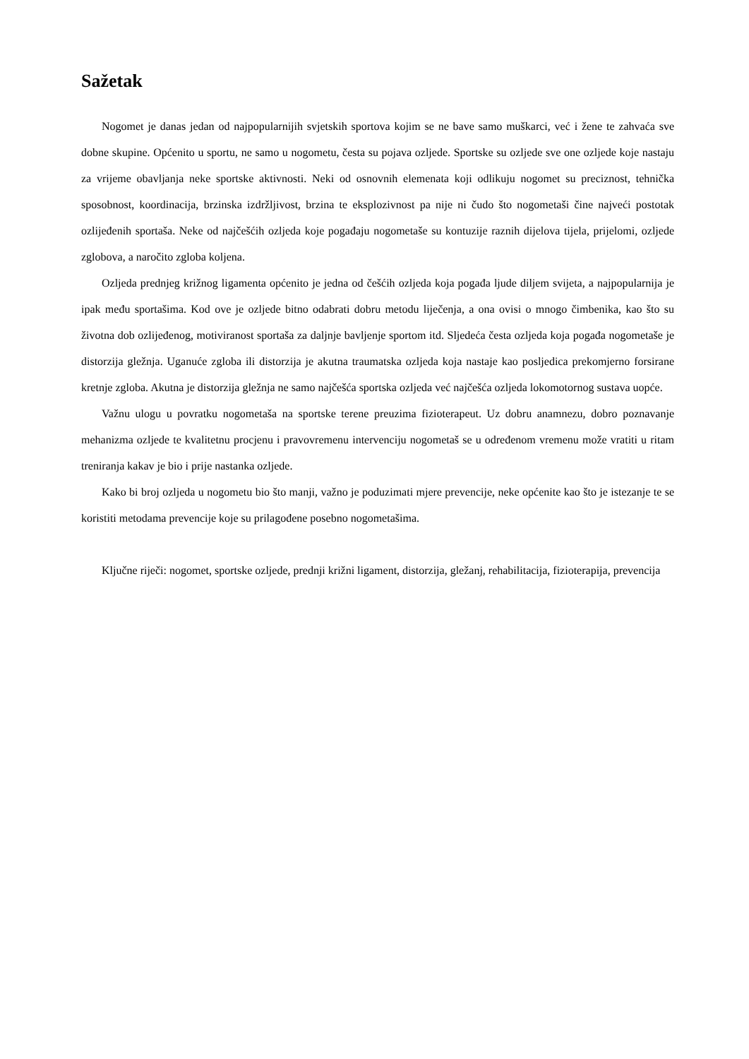Sažetak
Nogomet je danas jedan od najpopularnijih svjetskih sportova kojim se ne bave samo muškarci, već i žene te zahvaća sve dobne skupine. Općenito u sportu, ne samo u nogometu, česta su pojava ozljede. Sportske su ozljede sve one ozljede koje nastaju za vrijeme obavljanja neke sportske aktivnosti. Neki od osnovnih elemenata koji odlikuju nogomet su preciznost, tehnička sposobnost, koordinacija, brzinska izdržljivost, brzina te eksplozivnost pa nije ni čudo što nogometaši čine najveći postotak ozlijeđenih sportaša. Neke od najčešćih ozljeda koje pogađaju nogometaše su kontuzije raznih dijelova tijela, prijelomi, ozljede zglobova, a naročito zgloba koljena.
Ozljeda prednjeg križnog ligamenta općenito je jedna od češćih ozljeda koja pogađa ljude diljem svijeta, a najpopularnija je ipak među sportašima. Kod ove je ozljede bitno odabrati dobru metodu liječenja, a ona ovisi o mnogo čimbenika, kao što su životna dob ozlijeđenog, motiviranost sportaša za daljnje bavljenje sportom itd. Sljedeća česta ozljeda koja pogađa nogometaše je distorzija gležnja. Uganuće zgloba ili distorzija je akutna traumatska ozljeda koja nastaje kao posljedica prekomjerno forsirane kretnje zgloba. Akutna je distorzija gležnja ne samo najčešća sportska ozljeda već najčešća ozljeda lokomotornog sustava uopće.
Važnu ulogu u povratku nogometaša na sportske terene preuzima fizioterapeut. Uz dobru anamnezu, dobro poznavanje mehanizma ozljede te kvalitetnu procjenu i pravovremenu intervenciju nogometaš se u određenom vremenu može vratiti u ritam treniranja kakav je bio i prije nastanka ozljede.
Kako bi broj ozljeda u nogometu bio što manji, važno je poduzimati mjere prevencije, neke općenite kao što je istezanje te se koristiti metodama prevencije koje su prilagođene posebno nogometašima.
Ključne riječi: nogomet, sportske ozljede, prednji križni ligament, distorzija, gležanj, rehabilitacija, fizioterapija, prevencija